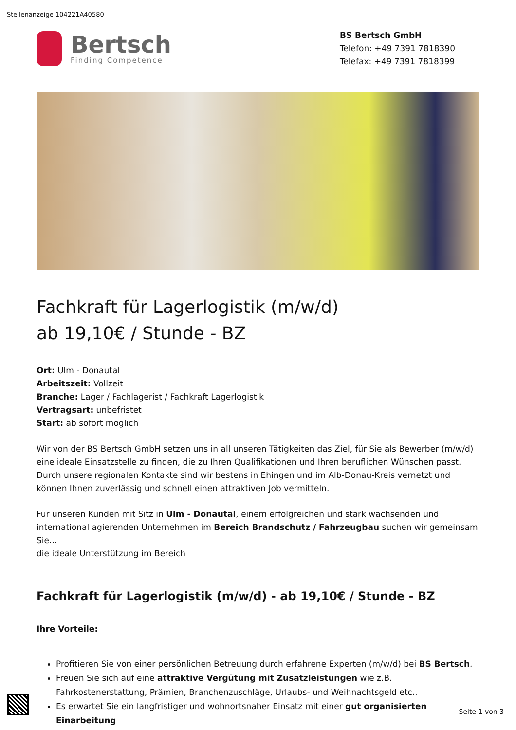Stellenanzeige 104221A40580
Bertsch
Finding Competence
BS Bertsch GmbH
Telefon: +49 7391 7818390
Telefax: +49 7391 7818399
Fachkraft für Lagerlogistik (m/w/d)
ab 19,10€ / Stunde - BZ
Ort: Ulm - Donautal
Arbeitszeit: Vollzeit
Branche: Lager / Fachlagerist / Fachkraft Lagerlogistik
Vertragsart: unbefristet
Start: ab sofort möglich
Wir von der BS Bertsch GmbH setzen uns in all unseren Tätigkeiten das Ziel, für Sie als Bewerber (m/w/d) eine ideale Einsatzstelle zu finden, die zu Ihren Qualifikationen und Ihren beruflichen Wünschen passt. Durch unsere regionalen Kontakte sind wir bestens in Ehingen und im Alb-Donau-Kreis vernetzt und können Ihnen zuverlässig und schnell einen attraktiven Job vermitteln.
Für unseren Kunden mit Sitz in Ulm - Donautal, einem erfolgreichen und stark wachsenden und international agierenden Unternehmen im Bereich Brandschutz / Fahrzeugbau suchen wir gemeinsam Sie...
die ideale Unterstützung im Bereich
Fachkraft für Lagerlogistik (m/w/d) - ab 19,10€ / Stunde - BZ
Ihre Vorteile:
Profitieren Sie von einer persönlichen Betreuung durch erfahrene Experten (m/w/d) bei BS Bertsch.
Freuen Sie sich auf eine attraktive Vergütung mit Zusatzleistungen wie z.B. Fahrkostenerstattung, Prämien, Branchenzuschläge, Urlaubs- und Weihnachtsgeld etc..
Es erwartet Sie ein langfristiger und wohnortsnaher Einsatz mit einer gut organisierten Einarbeitung
Seite 1 von 3